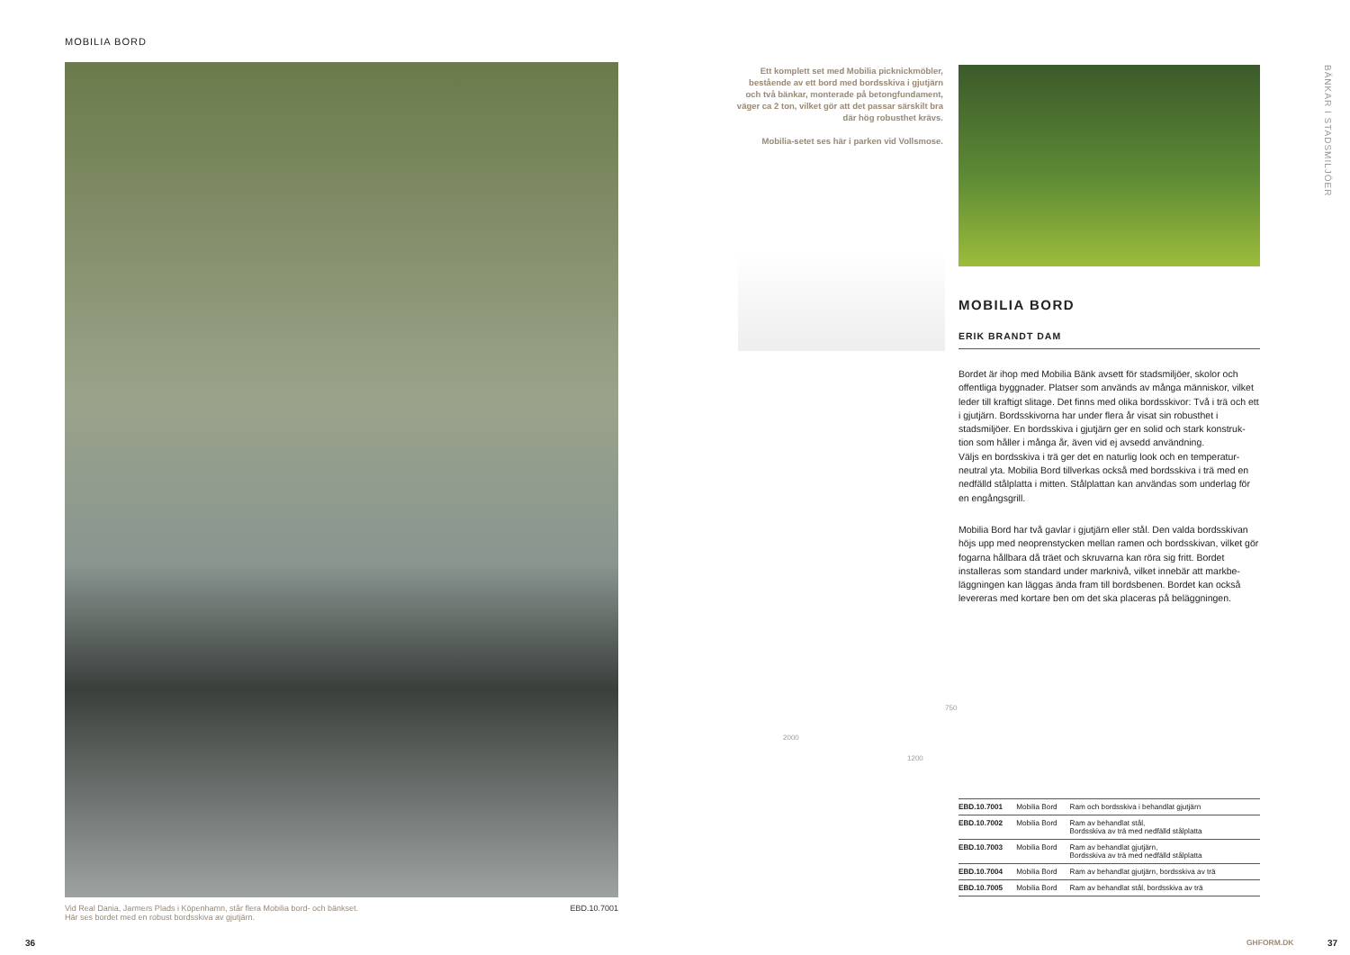MOBILIA BORD
Vid Real Dania, Jarmers Plads i Köpenhamn, står flera Mobilia bord- och bänkset.
Här ses bordet med en robust bordsskiva av gjutjärn. EBD.10.7001
36
Ett komplett set med Mobilia picknickmöbler, bestående av ett bord med bordsskiva i gjutjärn och två bänkar, monterade på betongfundament, väger ca 2 ton, vilket gör att det passar särskilt bra där hög robusthet krävs.
Mobilia-setet ses här i parken vid Vollsmose.
BÄNKAR I STADSMILJÖER
MOBILIA BORD
ERIK BRANDT DAM
Bordet är ihop med Mobilia Bänk avsett för stadsmiljöer, skolor och offentliga byggnader. Platser som används av många människor, vilket leder till kraftigt slitage. Det finns med olika bordsskivor: Två i trä och ett i gjutjärn. Bordsskivorna har under flera år visat sin robusthet i stadsmiljöer. En bordsskiva i gjutjärn ger en solid och stark konstruk-tion som håller i många år, även vid ej avsedd användning.
Väljs en bordsskiva i trä ger det en naturlig look och en temperatur-neutral yta. Mobilia Bord tillverkas också med bordsskiva i trä med en nedfälld stålplatta i mitten. Stålplattan kan användas som underlag för en engångsgrill.
Mobilia Bord har två gavlar i gjutjärn eller stål. Den valda bordsskivan höjs upp med neoprenstycken mellan ramen och bordsskivan, vilket gör fogarna hållbara då träet och skruvarna kan röra sig fritt. Bordet installeras som standard under marknivå, vilket innebär att markbe-läggningen kan läggas ända fram till bordsbenen. Bordet kan också levereras med kortare ben om det ska placeras på beläggningen.
750
2000
1200
| EBD.10.7001 | Mobilia Bord | Ram och bordsskiva i behandlat gjutjärn |
| EBD.10.7002 | Mobilia Bord | Ram av behandlat stål, Bordsskiva av trä med nedfälld stålplatta |
| EBD.10.7003 | Mobilia Bord | Ram av behandlat gjutjärn, Bordsskiva av trä med nedfälld stålplatta |
| EBD.10.7004 | Mobilia Bord | Ram av behandlat gjutjärn, bordsskiva av trä |
| EBD.10.7005 | Mobilia Bord | Ram av behandlat stål, bordsskiva av trä |
GHFORM.DK 37